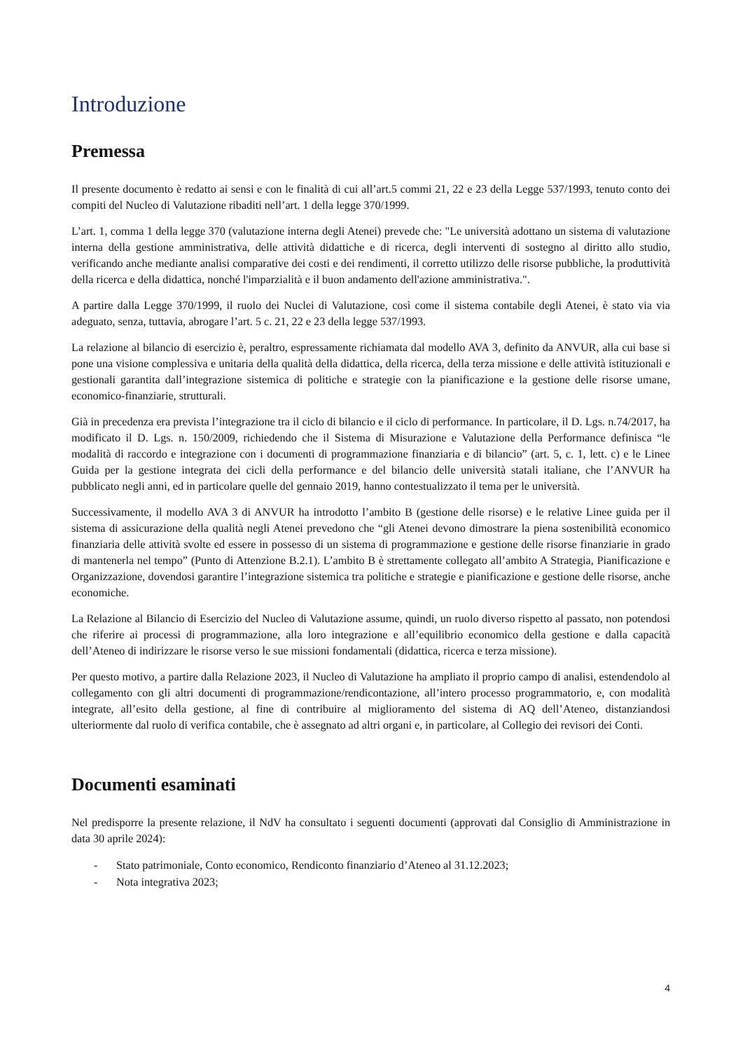Introduzione
Premessa
Il presente documento è redatto ai sensi e con le finalità di cui all’art.5 commi 21, 22 e 23 della Legge 537/1993, tenuto conto dei compiti del Nucleo di Valutazione ribaditi nell’art. 1 della legge 370/1999.
L’art. 1, comma 1 della legge 370 (valutazione interna degli Atenei) prevede che: "Le università adottano un sistema di valutazione interna della gestione amministrativa, delle attività didattiche e di ricerca, degli interventi di sostegno al diritto allo studio, verificando anche mediante analisi comparative dei costi e dei rendimenti, il corretto utilizzo delle risorse pubbliche, la produttività della ricerca e della didattica, nonché l'imparzialità e il buon andamento dell'azione amministrativa.".
A partire dalla Legge 370/1999, il ruolo dei Nuclei di Valutazione, così come il sistema contabile degli Atenei, è stato via via adeguato, senza, tuttavia, abrogare l’art. 5 c. 21, 22 e 23 della legge 537/1993.
La relazione al bilancio di esercizio è, peraltro, espressamente richiamata dal modello AVA 3, definito da ANVUR, alla cui base si pone una visione complessiva e unitaria della qualità della didattica, della ricerca, della terza missione e delle attività istituzionali e gestionali garantita dall’integrazione sistemica di politiche e strategie con la pianificazione e la gestione delle risorse umane, economico-finanziarie, strutturali.
Già in precedenza era prevista l’integrazione tra il ciclo di bilancio e il ciclo di performance. In particolare, il D. Lgs. n.74/2017, ha modificato il D. Lgs. n. 150/2009, richiedendo che il Sistema di Misurazione e Valutazione della Performance definisca “le modalità di raccordo e integrazione con i documenti di programmazione finanziaria e di bilancio” (art. 5, c. 1, lett. c) e le Linee Guida per la gestione integrata dei cicli della performance e del bilancio delle università statali italiane, che l’ANVUR ha pubblicato negli anni, ed in particolare quelle del gennaio 2019, hanno contestualizzato il tema per le università.
Successivamente, il modello AVA 3 di ANVUR ha introdotto l’ambito B (gestione delle risorse) e le relative Linee guida per il sistema di assicurazione della qualità negli Atenei prevedono che “gli Atenei devono dimostrare la piena sostenibilità economico finanziaria delle attività svolte ed essere in possesso di un sistema di programmazione e gestione delle risorse finanziarie in grado di mantenerla nel tempo” (Punto di Attenzione B.2.1). L’ambito B è strettamente collegato all’ambito A Strategia, Pianificazione e Organizzazione, dovendosi garantire l’integrazione sistemica tra politiche e strategie e pianificazione e gestione delle risorse, anche economiche.
La Relazione al Bilancio di Esercizio del Nucleo di Valutazione assume, quindi, un ruolo diverso rispetto al passato, non potendosi che riferire ai processi di programmazione, alla loro integrazione e all’equilibrio economico della gestione e dalla capacità dell’Ateneo di indirizzare le risorse verso le sue missioni fondamentali (didattica, ricerca e terza missione).
Per questo motivo, a partire dalla Relazione 2023, il Nucleo di Valutazione ha ampliato il proprio campo di analisi, estendendolo al collegamento con gli altri documenti di programmazione/rendicontazione, all’intero processo programmatorio, e, con modalità integrate, all’esito della gestione, al fine di contribuire al miglioramento del sistema di AQ dell’Ateneo, distanziandosi ulteriormente dal ruolo di verifica contabile, che è assegnato ad altri organi e, in particolare, al Collegio dei revisori dei Conti.
Documenti esaminati
Nel predisporre la presente relazione, il NdV ha consultato i seguenti documenti (approvati dal Consiglio di Amministrazione in data 30 aprile 2024):
- Stato patrimoniale, Conto economico, Rendiconto finanziario d’Ateneo al 31.12.2023;
- Nota integrativa 2023;
4